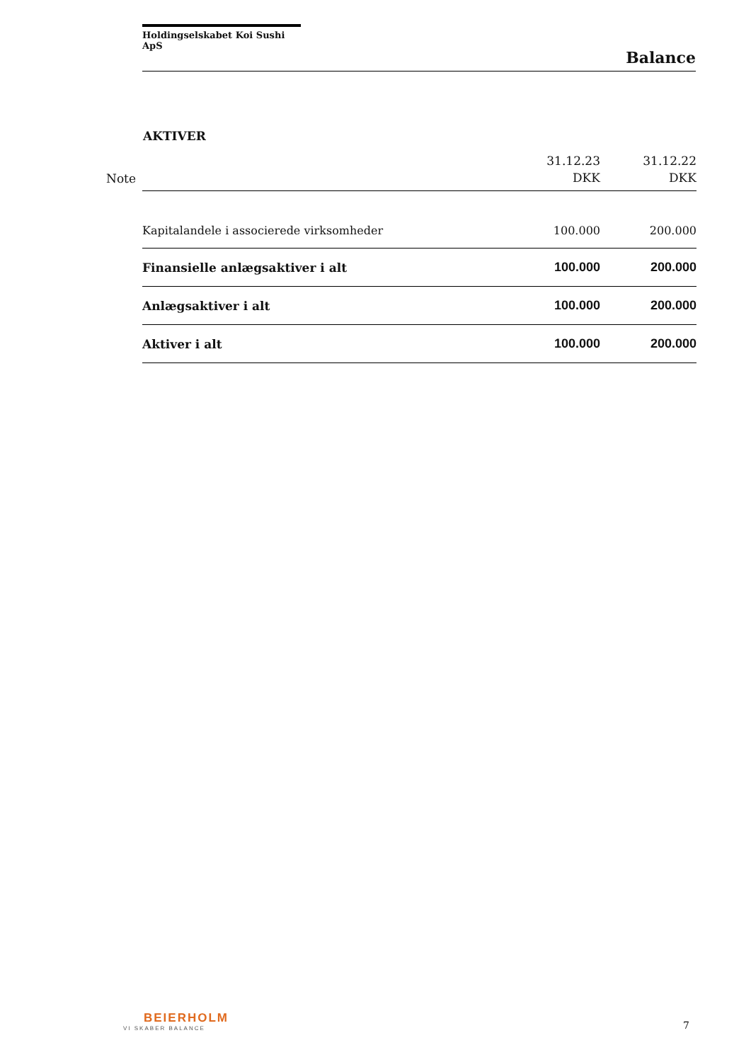Holdingselskabet Koi Sushi ApS
Balance
AKTIVER
| Note | | 31.12.23 DKK | 31.12.22 DKK |
| --- | --- | --- | --- |
| | Kapitalandele i associerede virksomheder | 100.000 | 200.000 |
| | Finansielle anlægsaktiver i alt | 100.000 | 200.000 |
| | Anlægsaktiver i alt | 100.000 | 200.000 |
| | Aktiver i alt | 100.000 | 200.000 |
BEIERHOLM
VI SKABER BALANCE
7